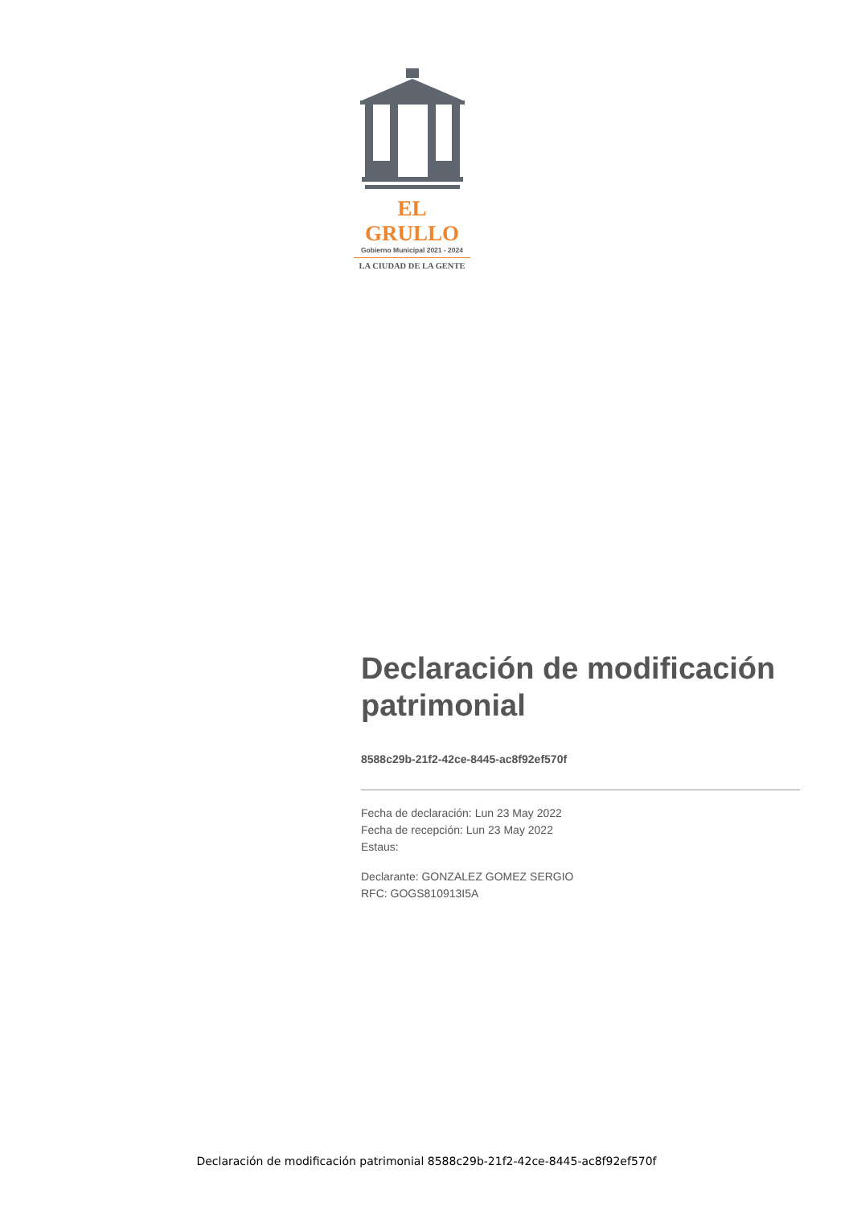EL GRULLO
Gobierno Municipal 2021 - 2024
LA CIUDAD DE LA GENTE
Declaración de modificación patrimonial
8588c29b-21f2-42ce-8445-ac8f92ef570f
Fecha de declaración: Lun 23 May 2022
Fecha de recepción: Lun 23 May 2022
Estaus:
Declarante: GONZALEZ GOMEZ SERGIO
RFC: GOGS810913I5A
Declaración de modificación patrimonial 8588c29b-21f2-42ce-8445-ac8f92ef570f